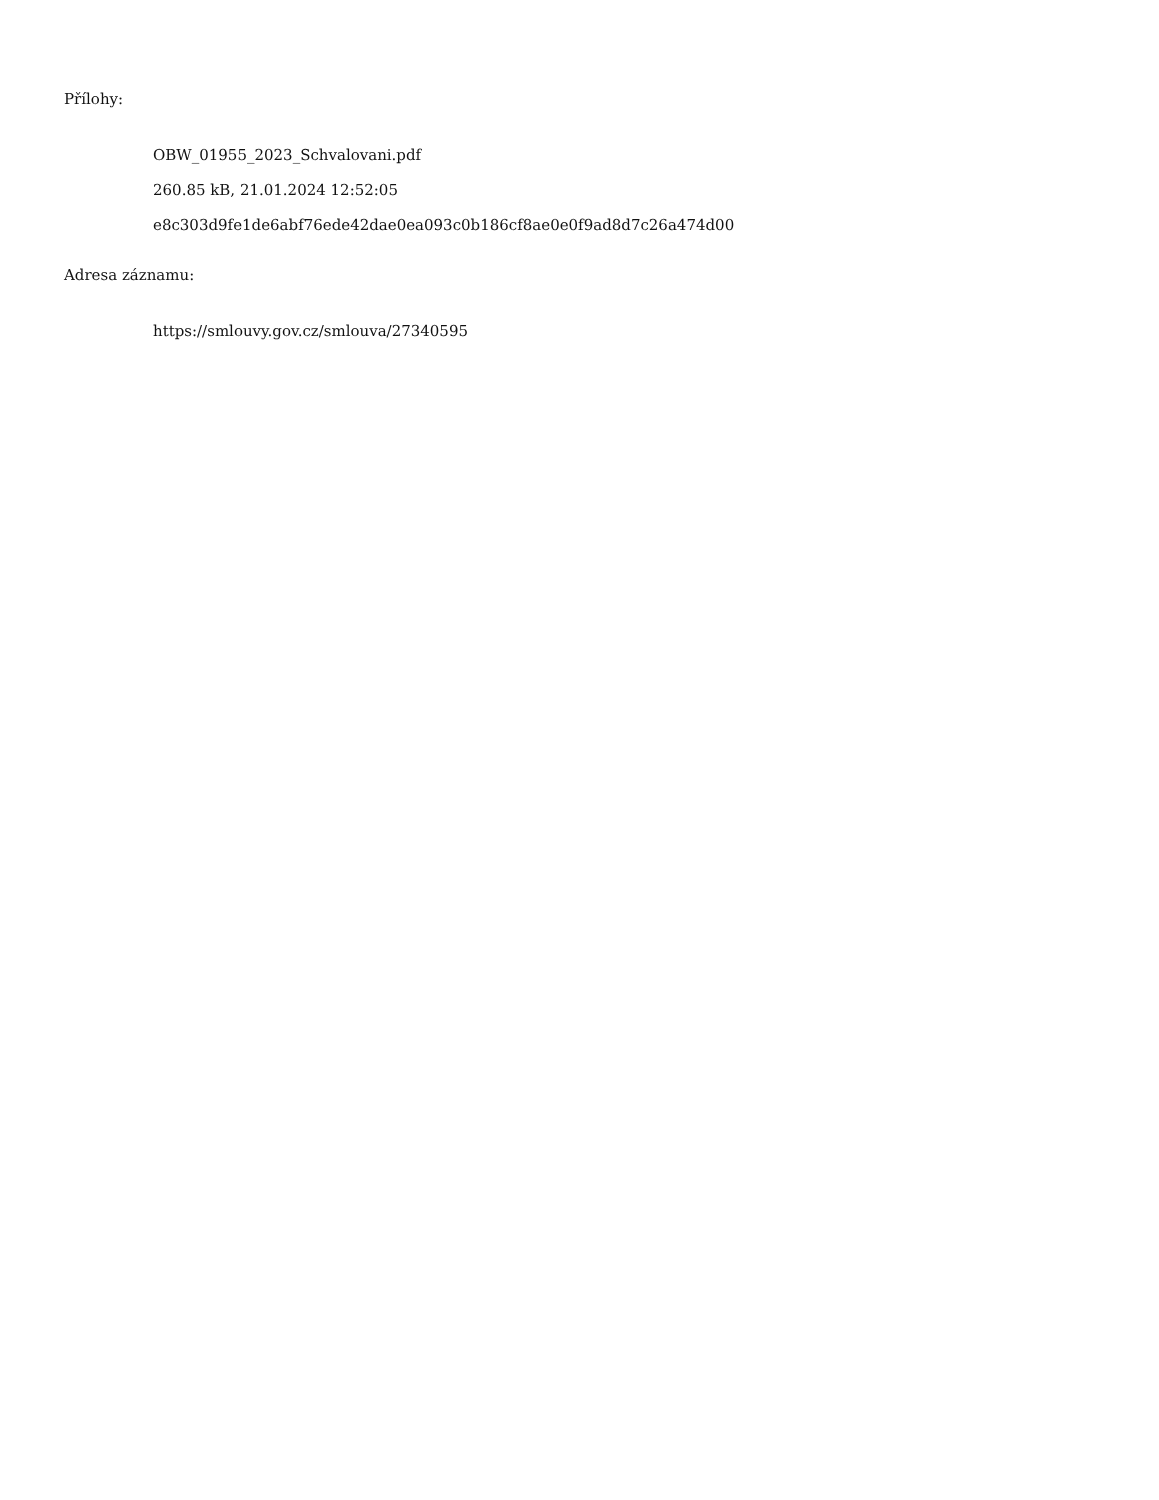Přílohy:
OBW_01955_2023_Schvalovani.pdf
260.85 kB, 21.01.2024 12:52:05
e8c303d9fe1de6abf76ede42dae0ea093c0b186cf8ae0e0f9ad8d7c26a474d00
Adresa záznamu:
https://smlouvy.gov.cz/smlouva/27340595